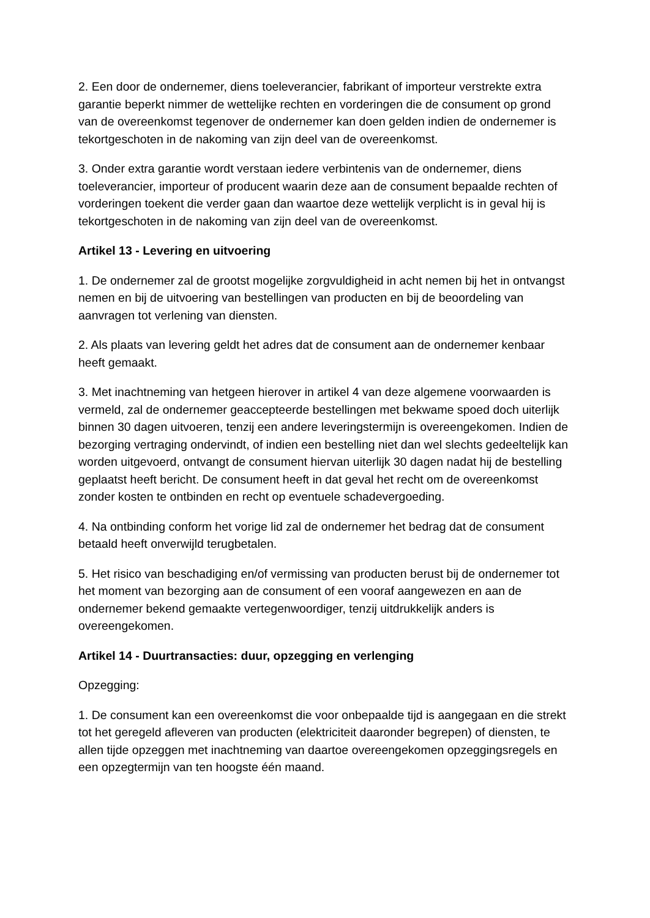2. Een door de ondernemer, diens toeleverancier, fabrikant of importeur verstrekte extra garantie beperkt nimmer de wettelijke rechten en vorderingen die de consument op grond van de overeenkomst tegenover de ondernemer kan doen gelden indien de ondernemer is tekortgeschoten in de nakoming van zijn deel van de overeenkomst.
3. Onder extra garantie wordt verstaan iedere verbintenis van de ondernemer, diens toeleverancier, importeur of producent waarin deze aan de consument bepaalde rechten of vorderingen toekent die verder gaan dan waartoe deze wettelijk verplicht is in geval hij is tekortgeschoten in de nakoming van zijn deel van de overeenkomst.
Artikel 13 - Levering en uitvoering
1. De ondernemer zal de grootst mogelijke zorgvuldigheid in acht nemen bij het in ontvangst nemen en bij de uitvoering van bestellingen van producten en bij de beoordeling van aanvragen tot verlening van diensten.
2. Als plaats van levering geldt het adres dat de consument aan de ondernemer kenbaar heeft gemaakt.
3. Met inachtneming van hetgeen hierover in artikel 4 van deze algemene voorwaarden is vermeld, zal de ondernemer geaccepteerde bestellingen met bekwame spoed doch uiterlijk binnen 30 dagen uitvoeren, tenzij een andere leveringstermijn is overeengekomen. Indien de bezorging vertraging ondervindt, of indien een bestelling niet dan wel slechts gedeeltelijk kan worden uitgevoerd, ontvangt de consument hiervan uiterlijk 30 dagen nadat hij de bestelling geplaatst heeft bericht. De consument heeft in dat geval het recht om de overeenkomst zonder kosten te ontbinden en recht op eventuele schadevergoeding.
4. Na ontbinding conform het vorige lid zal de ondernemer het bedrag dat de consument betaald heeft onverwijld terugbetalen.
5. Het risico van beschadiging en/of vermissing van producten berust bij de ondernemer tot het moment van bezorging aan de consument of een vooraf aangewezen en aan de ondernemer bekend gemaakte vertegenwoordiger, tenzij uitdrukkelijk anders is overeengekomen.
Artikel 14 - Duurtransacties: duur, opzegging en verlenging
Opzegging:
1. De consument kan een overeenkomst die voor onbepaalde tijd is aangegaan en die strekt tot het geregeld afleveren van producten (elektriciteit daaronder begrepen) of diensten, te allen tijde opzeggen met inachtneming van daartoe overeengekomen opzeggingsregels en een opzegtermijn van ten hoogste één maand.